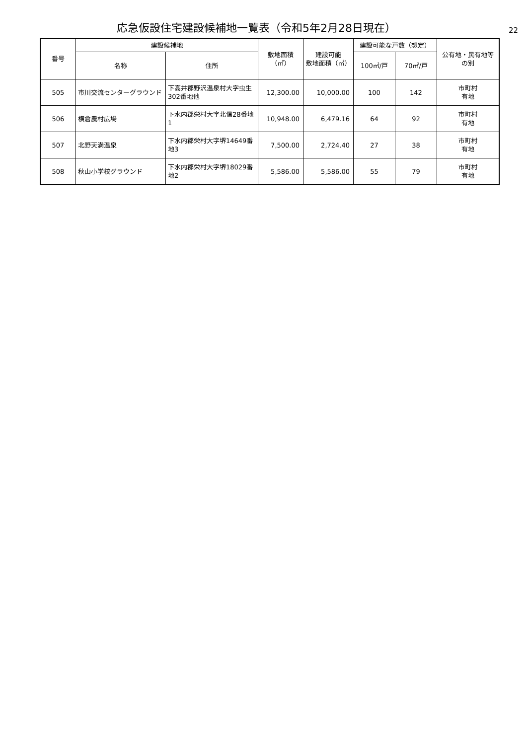応急仮設住宅建設候補地一覧表（令和5年2月28日現在）
22
| 番号 | 建設候補地 | | 敷地面積 （㎡） | 建設可能 敷地面積（㎡） | 建設可能な戸数（想定） | | 公有地・民有地等 の別 |
| --- | --- | --- | --- | --- | --- | --- | --- |
| | 名称 | 住所 | | | 100㎡/戸 | 70㎡/戸 | |
| 505 | 市川交流センターグラウンド | 下高井郡野沢温泉村大字虫生302番地他 | 12,300.00 | 10,000.00 | 100 | 142 | 市町村 有地 |
| 506 | 横倉農村広場 | 下水内郡栄村大字北信28番地1 | 10,948.00 | 6,479.16 | 64 | 92 | 市町村 有地 |
| 507 | 北野天満温泉 | 下水内郡栄村大字堺14649番地3 | 7,500.00 | 2,724.40 | 27 | 38 | 市町村 有地 |
| 508 | 秋山小学校グラウンド | 下水内郡栄村大字堺18029番地2 | 5,586.00 | 5,586.00 | 55 | 79 | 市町村 有地 |